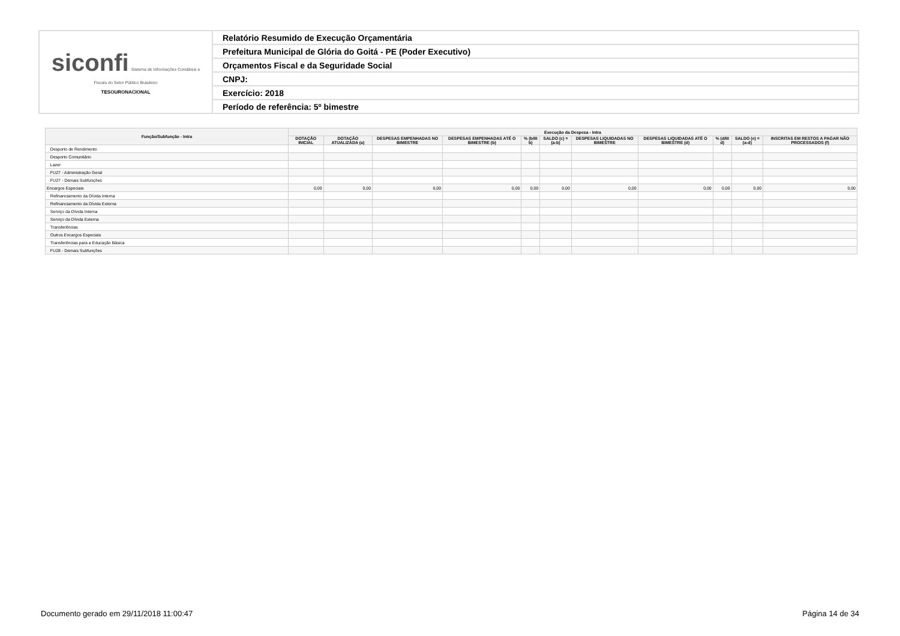| siconfi Sistema de Informações Contábeis e Fiscais do Setor Público Brasileiro TESOURONACIONAL | Relatório Resumido de Execução Orçamentária |
| | Prefeitura Municipal de Glória do Goitá - PE (Poder Executivo) |
| | Orçamentos Fiscal e da Seguridade Social |
| | CNPJ: |
| | Exercício: 2018 |
| | Período de referência: 5º bimestre |
| Função/Subfunção - Intra | Execução da Despesa - Intra | | | | | | | | | | |
| --- | --- | --- | --- | --- | --- | --- | --- | --- | --- | --- | --- |
| | DOTAÇÃO INICIAL | DOTAÇÃO ATUALIZADA (a) | DESPESAS EMPENHADAS NO BIMESTRE | DESPESAS EMPENHADAS ATÉ O BIMESTRE (b) | % (b/III b) | SALDO (c) = (a-b) | DESPESAS LIQUIDADAS NO BIMESTRE | DESPESAS LIQUIDADAS ATÉ O BIMESTRE (d) | % (d/III d) | SALDO (e) = (a-d) | INSCRITAS EM RESTOS A PAGAR NÃO PROCESSADOS (f) |
| Desporto de Rendimento | | | | | | | | | | | |
| Desporto Comunitário | | | | | | | | | | | |
| Lazer | | | | | | | | | | | |
| FU27 - Administração Geral | | | | | | | | | | | |
| FU27 - Demais Subfunções | | | | | | | | | | | |
| Encargos Especiais | 0,00 | 0,00 | 0,00 | 0,00 | 0,00 | 0,00 | 0,00 | 0,00 | 0,00 | 0,00 | 0,00 |
| Refinanciamento da Dívida Interna | | | | | | | | | | | |
| Refinanciamento da Dívida Externa | | | | | | | | | | | |
| Serviço da Dívida Interna | | | | | | | | | | | |
| Serviço da Dívida Externa | | | | | | | | | | | |
| Transferências | | | | | | | | | | | |
| Outros Encargos Especiais | | | | | | | | | | | |
| Transferências para a Educação Básica | | | | | | | | | | | |
| FU28 - Demais Subfunções | | | | | | | | | | | |
Documento gerado em 29/11/2018 11:00:47 Página 14 de 34